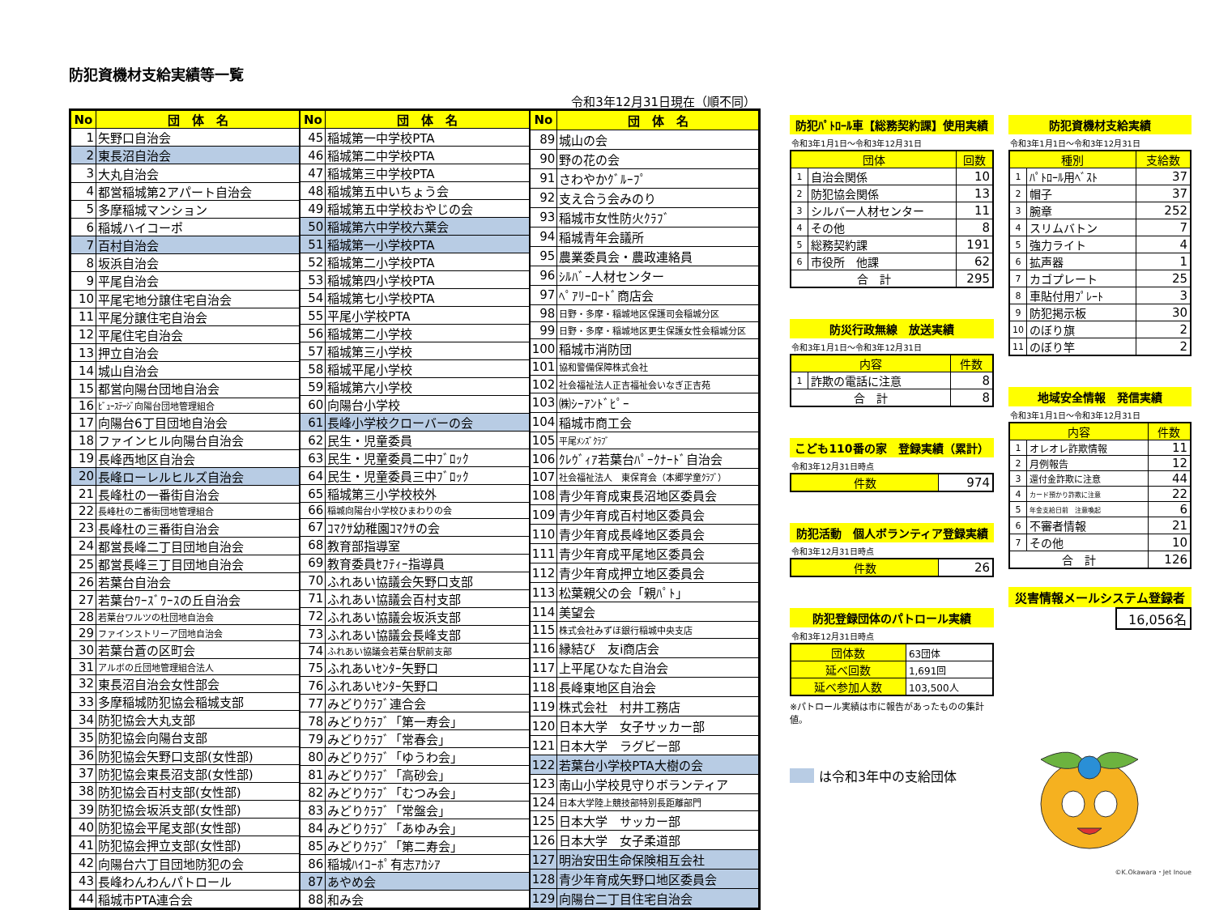防犯資機材支給実績等一覧
令和3年12月31日現在（順不同）
| No | 団 体 名 |
| --- | --- |
| 1 | 矢野口自治会 |
| 2 | 東長沼自治会 |
| 3 | 大丸自治会 |
| 4 | 都営稲城第2アパート自治会 |
| 5 | 多摩稲城マンション |
| 6 | 稲城ハイコーポ |
| 7 | 百村自治会 |
| 8 | 坂浜自治会 |
| 9 | 平尾自治会 |
| 10 | 平尾宅地分譲住宅自治会 |
| 11 | 平尾分譲住宅自治会 |
| 12 | 平尾住宅自治会 |
| 13 | 押立自治会 |
| 14 | 城山自治会 |
| 15 | 都営向陽台団地自治会 |
| 16 | ﾋﾞｭｰｽﾃｰｼﾞ向陽台団地管理組合 |
| 17 | 向陽台6丁目団地自治会 |
| 18 | ファインヒル向陽台自治会 |
| 19 | 長峰西地区自治会 |
| 20 | 長峰ローレルヒルズ自治会 |
| 21 | 長峰杜の一番街自治会 |
| 22 | 長峰杜の二番街団地管理組合 |
| 23 | 長峰杜の三番街自治会 |
| 24 | 都営長峰二丁目団地自治会 |
| 25 | 都営長峰三丁目団地自治会 |
| 26 | 若葉台自治会 |
| 27 | 若葉台ﾜｰｽﾞﾜｰｽの丘自治会 |
| 28 | 若葉台ワルツの杜団地自治会 |
| 29 | ファインストリーア団地自治会 |
| 30 | 若葉台蒼の区町会 |
| 31 | アルボの丘団地管理組合法人 |
| 32 | 東長沼自治会女性部会 |
| 33 | 多摩稲城防犯協会稲城支部 |
| 34 | 防犯協会大丸支部 |
| 35 | 防犯協会向陽台支部 |
| 36 | 防犯協会矢野口支部(女性部) |
| 37 | 防犯協会東長沼支部(女性部) |
| 38 | 防犯協会百村支部(女性部) |
| 39 | 防犯協会坂浜支部(女性部) |
| 40 | 防犯協会平尾支部(女性部) |
| 41 | 防犯協会押立支部(女性部) |
| 42 | 向陽台六丁目団地防犯の会 |
| 43 | 長峰わんわんパトロール |
| 44 | 稲城市PTA連合会 |
| No | 団 体 名 |
| --- | --- |
| 45 | 稲城第一中学校PTA |
| 46 | 稲城第二中学校PTA |
| 47 | 稲城第三中学校PTA |
| 48 | 稲城第五中いちょう会 |
| 49 | 稲城第五中学校おやじの会 |
| 50 | 稲城第六中学校六葉会 |
| 51 | 稲城第一小学校PTA |
| 52 | 稲城第二小学校PTA |
| 53 | 稲城第四小学校PTA |
| 54 | 稲城第七小学校PTA |
| 55 | 平尾小学校PTA |
| 56 | 稲城第二小学校 |
| 57 | 稲城第三小学校 |
| 58 | 稲城平尾小学校 |
| 59 | 稲城第六小学校 |
| 60 | 向陽台小学校 |
| 61 | 長峰小学校クローバーの会 |
| 62 | 民生・児童委員 |
| 63 | 民生・児童委員二中ﾌﾞﾛｯｸ |
| 64 | 民生・児童委員三中ﾌﾞﾛｯｸ |
| 65 | 稲城第三小学校校外 |
| 66 | 稲城向陽台小学校ひまわりの会 |
| 67 | ｺﾏｸｻ幼稚園ｺﾏｸｻの会 |
| 68 | 教育部指導室 |
| 69 | 教育委員ｾﾌﾃｨｰ指導員 |
| 70 | ふれあい協議会矢野口支部 |
| 71 | ふれあい協議会百村支部 |
| 72 | ふれあい協議会坂浜支部 |
| 73 | ふれあい協議会長峰支部 |
| 74 | ふれあい協議会若葉台駅前支部 |
| 75 | ふれあいｾﾝﾀｰ矢野口 |
| 76 | ふれあいｾﾝﾀｰ矢野口 |
| 77 | みどりｸﾗﾌﾞ連合会 |
| 78 | みどりｸﾗﾌﾞ「第一寿会」 |
| 79 | みどりｸﾗﾌﾞ「常春会」 |
| 80 | みどりｸﾗﾌﾞ「ゆうわ会」 |
| 81 | みどりｸﾗﾌﾞ「高砂会」 |
| 82 | みどりｸﾗﾌﾞ「むつみ会」 |
| 83 | みどりｸﾗﾌﾞ「常盤会」 |
| 84 | みどりｸﾗﾌﾞ「あゆみ会」 |
| 85 | みどりｸﾗﾌﾞ「第二寿会」 |
| 86 | 稲城ﾊｲｺｰﾎﾟ有志ｱｶｼｱ |
| 87 | あやめ会 |
| 88 | 和み会 |
| No | 団 体 名 |
| --- | --- |
| 89 | 城山の会 |
| 90 | 野の花の会 |
| 91 | さわやかｸﾞﾙｰﾌﾟ |
| 92 | 支え合う会みのり |
| 93 | 稲城市女性防火ｸﾗﾌﾞ |
| 94 | 稲城青年会議所 |
| 95 | 農業委員会・農政連絡員 |
| 96 | ｼﾙﾊﾞｰ人材センター |
| 97 | ﾍﾟｱﾘｰﾛｰﾄﾞ商店会 |
| 98 | 日野・多摩・稲城地区保護司会稲城分区 |
| 99 | 日野・多摩・稲城地区更生保護女性会稲城分区 |
| 100 | 稲城市消防団 |
| 101 | 協和警備保障株式会社 |
| 102 | 社会福祉法人正吉福祉会いなぎ正吉苑 |
| 103 | ㈱ｼｰｱﾝﾄﾞﾋﾟｰ |
| 104 | 稲城市商工会 |
| 105 | 平尾ﾒﾝｽﾞｸﾗﾌﾞ |
| 106 | ｸﾚｳﾞｨｱ若葉台ﾊﾟｰｸﾅｰﾄﾞ自治会 |
| 107 | 社会福祉法人 東保育会（本郷学童ｸﾗﾌﾞ） |
| 108 | 青少年育成東長沼地区委員会 |
| 109 | 青少年育成百村地区委員会 |
| 110 | 青少年育成長峰地区委員会 |
| 111 | 青少年育成平尾地区委員会 |
| 112 | 青少年育成押立地区委員会 |
| 113 | 松葉親父の会「親ﾊﾟﾄ」 |
| 114 | 美望会 |
| 115 | 株式会社みずほ銀行稲城中央支店 |
| 116 | 縁結び 友i商店会 |
| 117 | 上平尾ひなた自治会 |
| 118 | 長峰東地区自治会 |
| 119 | 株式会社 村井工務店 |
| 120 | 日本大学 女子サッカー部 |
| 121 | 日本大学 ラグビー部 |
| 122 | 若葉台小学校PTA大樹の会 |
| 123 | 南山小学校見守りボランティア |
| 124 | 日本大学陸上競技部特別長距離部門 |
| 125 | 日本大学 サッカー部 |
| 126 | 日本大学 女子柔道部 |
| 127 | 明治安田生命保険相互会社 |
| 128 | 青少年育成矢野口地区委員会 |
| 129 | 向陽台二丁目住宅自治会 |
防犯ﾊﾟﾄﾛｰﾙ車【総務契約課】使用実績
令和3年1月1日～令和3年12月31日
| 団体 | | 回数 |
| --- | --- | --- |
| 1 | 自治会関係 | 10 |
| 2 | 防犯協会関係 | 13 |
| 3 | シルバー人材センター | 11 |
| 4 | その他 | 8 |
| 5 | 総務契約課 | 191 |
| 6 | 市役所 他課 | 62 |
| 合 計 | | 295 |
防災行政無線　放送実績
令和3年1月1日～令和3年12月31日
| 内容 | | 件数 |
| --- | --- | --- |
| 1 | 詐欺の電話に注意 | 8 |
| 合 計 | | 8 |
こども110番の家　登録実績（累計）
令和3年12月31日時点
| 件数 | 974 |
防犯活動　個人ボランティア登録実績
令和3年12月31日時点
| 件数 | 26 |
防犯登録団体のパトロール実績
令和3年12月31日時点
| 団体数 | 63団体 |
| 延べ回数 | 1,691回 |
| 延べ参加人数 | 103,500人 |
※パトロール実績は市に報告があったものの集計値。
は令和3年中の支給団体
防犯資機材支給実績
令和3年1月1日～令和3年12月31日
| 種別 | | 支給数 |
| --- | --- | --- |
| 1 | ﾊﾟﾄﾛｰﾙ用ﾍﾞｽﾄ | 37 |
| 2 | 帽子 | 37 |
| 3 | 腕章 | 252 |
| 4 | スリムバトン | 7 |
| 5 | 強力ライト | 4 |
| 6 | 拡声器 | 1 |
| 7 | カゴプレート | 25 |
| 8 | 車貼付用ﾌﾟﾚｰﾄ | 3 |
| 9 | 防犯掲示板 | 30 |
| 10 | のぼり旗 | 2 |
| 11 | のぼり竿 | 2 |
地域安全情報　発信実績
令和3年1月1日～令和3年12月31日
| 内容 | | 件数 |
| --- | --- | --- |
| 1 | オレオレ詐欺情報 | 11 |
| 2 | 月例報告 | 12 |
| 3 | 還付金詐欺に注意 | 44 |
| 4 | カード預かり詐欺に注意 | 22 |
| 5 | 年金支給日前 注意喚起 | 6 |
| 6 | 不審者情報 | 21 |
| 7 | その他 | 10 |
| 合 計 | | 126 |
災害情報メールシステム登録者
16,056名
©K.Okawara・Jet Inoue